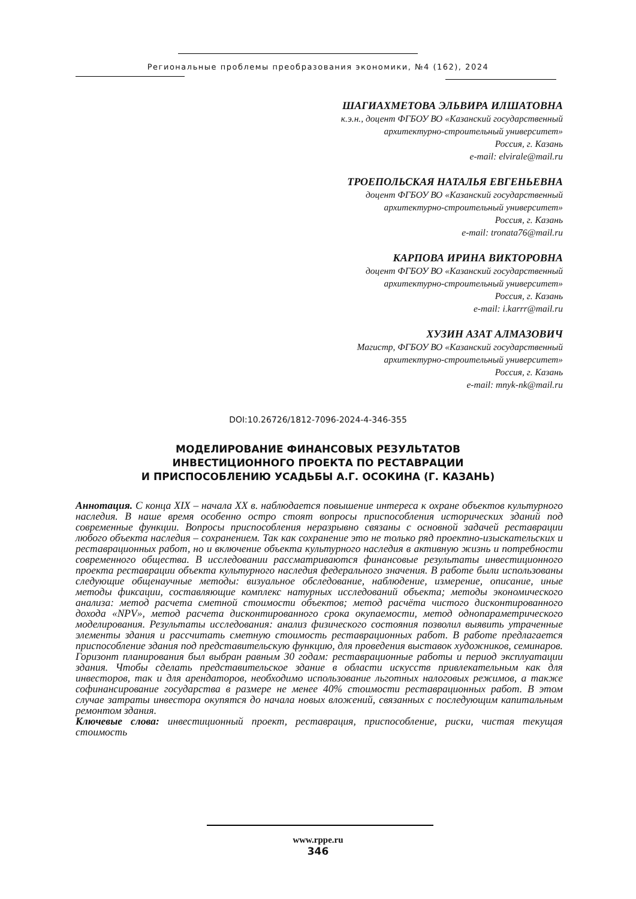Региональные проблемы преобразования экономики, №4 (162), 2024
ШАГИАХМЕТОВА ЭЛЬВИРА ИЛШАТОВНА
к.э.н., доцент ФГБОУ ВО «Казанский государственный
архитектурно-строительный университет»
Россия, г. Казань
e-mail: elvirale@mail.ru
ТРОЕПОЛЬСКАЯ НАТАЛЬЯ ЕВГЕНЬЕВНА
доцент ФГБОУ ВО «Казанский государственный
архитектурно-строительный университет»
Россия, г. Казань
e-mail: tronata76@mail.ru
КАРПОВА ИРИНА ВИКТОРОВНА
доцент ФГБОУ ВО «Казанский государственный
архитектурно-строительный университет»
Россия, г. Казань
e-mail: i.karrr@mail.ru
ХУЗИН АЗАТ АЛМАЗОВИЧ
Магистр, ФГБОУ ВО «Казанский государственный
архитектурно-строительный университет»
Россия, г. Казань
e-mail: mnyk-nk@mail.ru
DOI:10.26726/1812-7096-2024-4-346-355
МОДЕЛИРОВАНИЕ ФИНАНСОВЫХ РЕЗУЛЬТАТОВ
ИНВЕСТИЦИОННОГО ПРОЕКТА ПО РЕСТАВРАЦИИ
И ПРИСПОСОБЛЕНИЮ УСАДЬБЫ А.Г. ОСОКИНА (Г. КАЗАНЬ)
Аннотация. С конца XIX – начала XX в. наблюдается повышение интереса к охране объектов культурного наследия. В наше время особенно остро стоят вопросы приспособления исторических зданий под современные функции. Вопросы приспособления неразрывно связаны с основной задачей реставрации любого объекта наследия – сохранением. Так как сохранение это не только ряд проектно-изыскательских и реставрационных работ, но и включение объекта культурного наследия в активную жизнь и потребности современного общества. В исследовании рассматриваются финансовые результаты инвестиционного проекта реставрации объекта культурного наследия федерального значения. В работе были использованы следующие общенаучные методы: визуальное обследование, наблюдение, измерение, описание, иные методы фиксации, составляющие комплекс натурных исследований объекта; методы экономического анализа: метод расчета сметной стоимости объектов; метод расчёта чистого дисконтированного дохода «NPV», метод расчета дисконтированного срока окупаемости, метод однопараметрического моделирования. Результаты исследования: анализ физического состояния позволил выявить утраченные элементы здания и рассчитать сметную стоимость реставрационных работ. В работе предлагается приспособление здания под представительскую функцию, для проведения выставок художников, семинаров. Горизонт планирования был выбран равным 30 годам: реставрационные работы и период эксплуатации здания. Чтобы сделать представительское здание в области искусств привлекательным как для инвесторов, так и для арендаторов, необходимо использование льготных налоговых режимов, а также софинансирование государства в размере не менее 40% стоимости реставрационных работ. В этом случае затраты инвестора окупятся до начала новых вложений, связанных с последующим капитальным ремонтом здания.
Ключевые слова: инвестиционный проект, реставрация, приспособление, риски, чистая текущая стоимость
www.rppe.ru
346